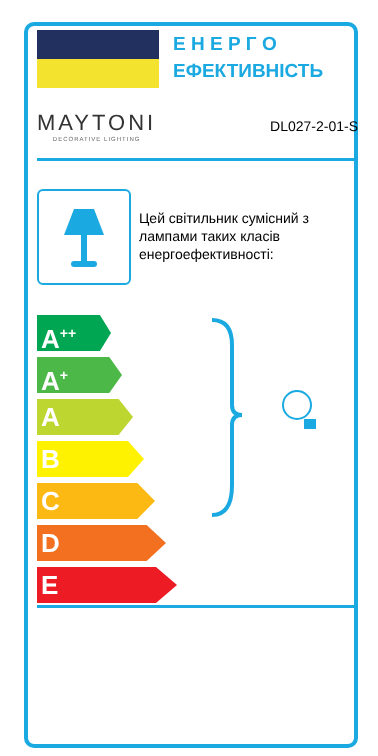Е Н Е Р Г О
ЕФЕКТИВНІСТЬ
MAYTONI
DECORATIVE LIGHTING
DL027-2-01-S
Цей світильник сумісний з лампами таких класів енергоефективності:
A<sup>++</sup>
A<sup>+</sup>
A
B
C
D
E